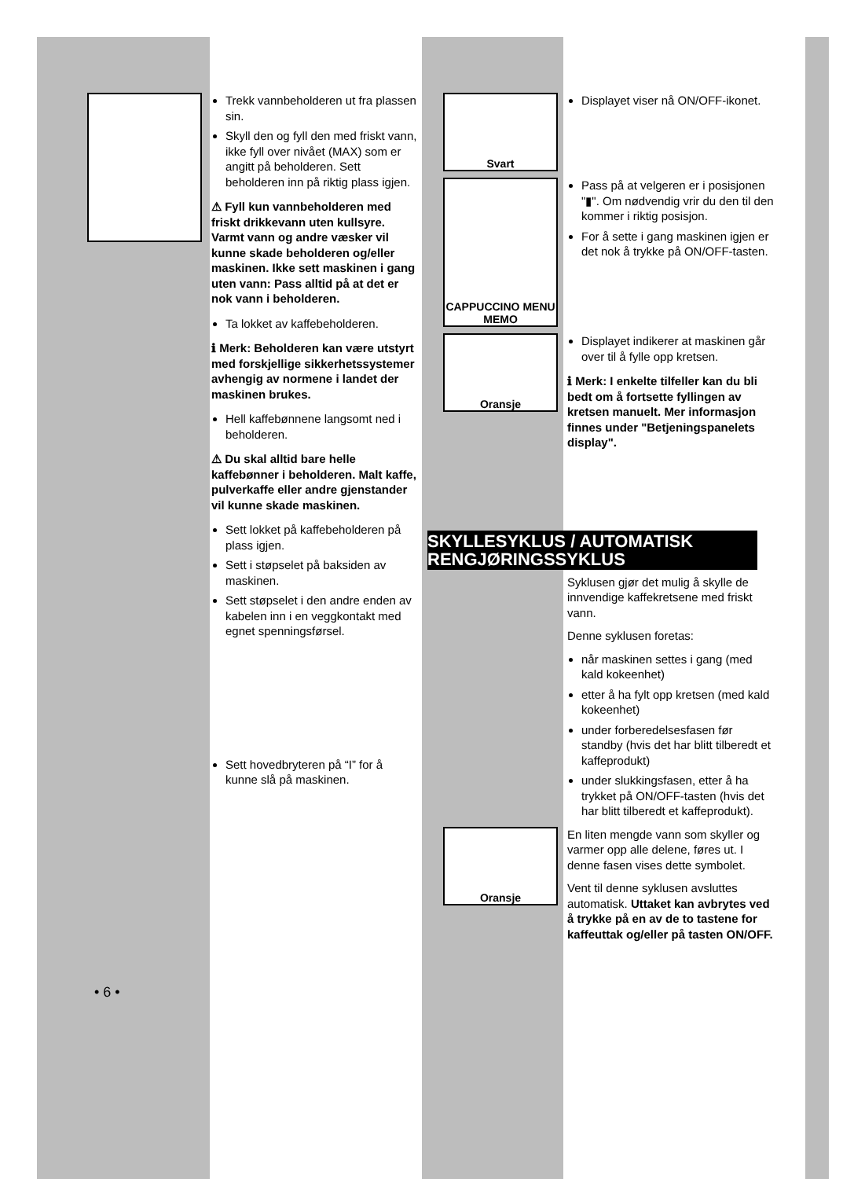Trekk vannbeholderen ut fra plassen sin.
Skyll den og fyll den med friskt vann, ikke fyll over nivået (MAX) som er angitt på beholderen. Sett beholderen inn på riktig plass igjen.
⚠ Fyll kun vannbeholderen med friskt drikkevann uten kullsyre. Varmt vann og andre væsker vil kunne skade beholderen og/eller maskinen. Ikke sett maskinen i gang uten vann: Pass alltid på at det er nok vann i beholderen.
Ta lokket av kaffebeholderen.
ℹ Merk: Beholderen kan være utstyrt med forskjellige sikkerhetssystemer avhengig av normene i landet der maskinen brukes.
Hell kaffebønnene langsomt ned i beholderen.
⚠ Du skal alltid bare helle kaffebønner i beholderen. Malt kaffe, pulverkaffe eller andre gjenstander vil kunne skade maskinen.
Sett lokket på kaffebeholderen på plass igjen.
Sett i støpselet på baksiden av maskinen.
Sett støpselet i den andre enden av kabelen inn i en veggkontakt med egnet spenningsførsel.
Sett hovedbryteren på “I” for å kunne slå på maskinen.
• 6 •
Svart
Displayet viser nå ON/OFF-ikonet.
CAPPUCCINO MENU MEMO
Pass på at velgeren er i posisjonen "▮". Om nødvendig vrir du den til den kommer i riktig posisjon.
For å sette i gang maskinen igjen er det nok å trykke på ON/OFF-tasten.
Oransje
Displayet indikerer at maskinen går over til å fylle opp kretsen.
ℹ Merk: I enkelte tilfeller kan du bli bedt om å fortsette fyllingen av kretsen manuelt. Mer informasjon finnes under "Betjeningspanelets display".
SKYLLESYKLUS / AUTOMATISK RENGJØRINGSSYKLUS
Syklusen gjør det mulig å skylle de innvendige kaffekretsene med friskt vann.
Denne syklusen foretas:
når maskinen settes i gang (med kald kokeenhet)
etter å ha fylt opp kretsen (med kald kokeenhet)
under forberedelsesfasen før standby (hvis det har blitt tilberedt et kaffeprodukt)
under slukkingsfasen, etter å ha trykket på ON/OFF-tasten (hvis det har blitt tilberedt et kaffeprodukt).
Oransje
En liten mengde vann som skyller og varmer opp alle delene, føres ut. I denne fasen vises dette symbolet.
Vent til denne syklusen avsluttes automatisk. Uttaket kan avbrytes ved å trykke på en av de to tastene for kaffeuttak og/eller på tasten ON/OFF.